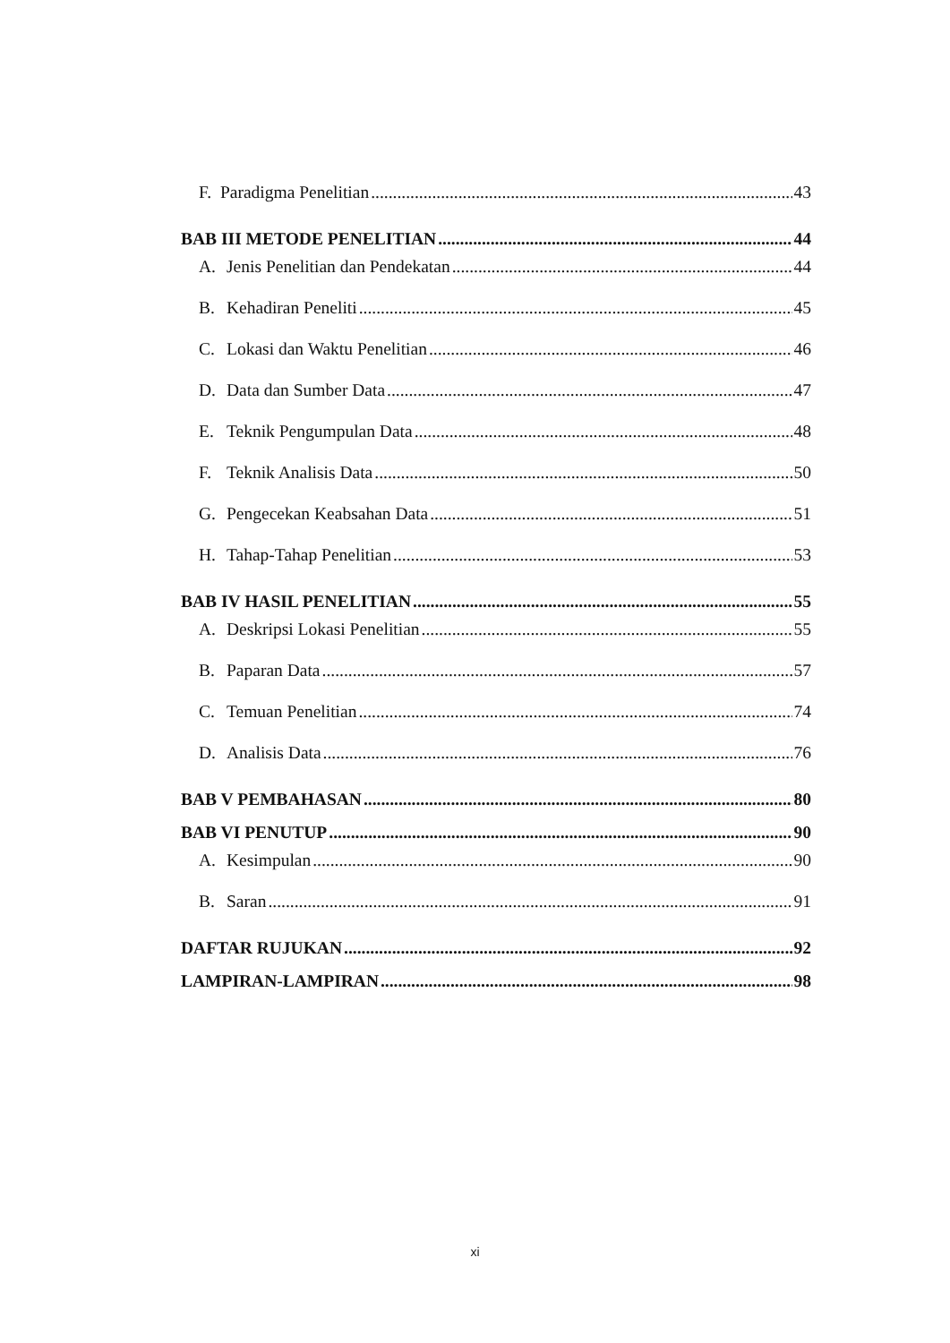F. Paradigma Penelitian 43
BAB III METODE PENELITIAN 44
A. Jenis Penelitian dan Pendekatan 44
B. Kehadiran Peneliti 45
C. Lokasi dan Waktu Penelitian 46
D. Data dan Sumber Data 47
E. Teknik Pengumpulan Data 48
F. Teknik Analisis Data 50
G. Pengecekan Keabsahan Data 51
H. Tahap-Tahap Penelitian 53
BAB IV HASIL PENELITIAN 55
A. Deskripsi Lokasi Penelitian 55
B. Paparan Data 57
C. Temuan Penelitian 74
D. Analisis Data 76
BAB V PEMBAHASAN 80
BAB VI PENUTUP 90
A. Kesimpulan 90
B. Saran 91
DAFTAR RUJUKAN 92
LAMPIRAN-LAMPIRAN 98
xi